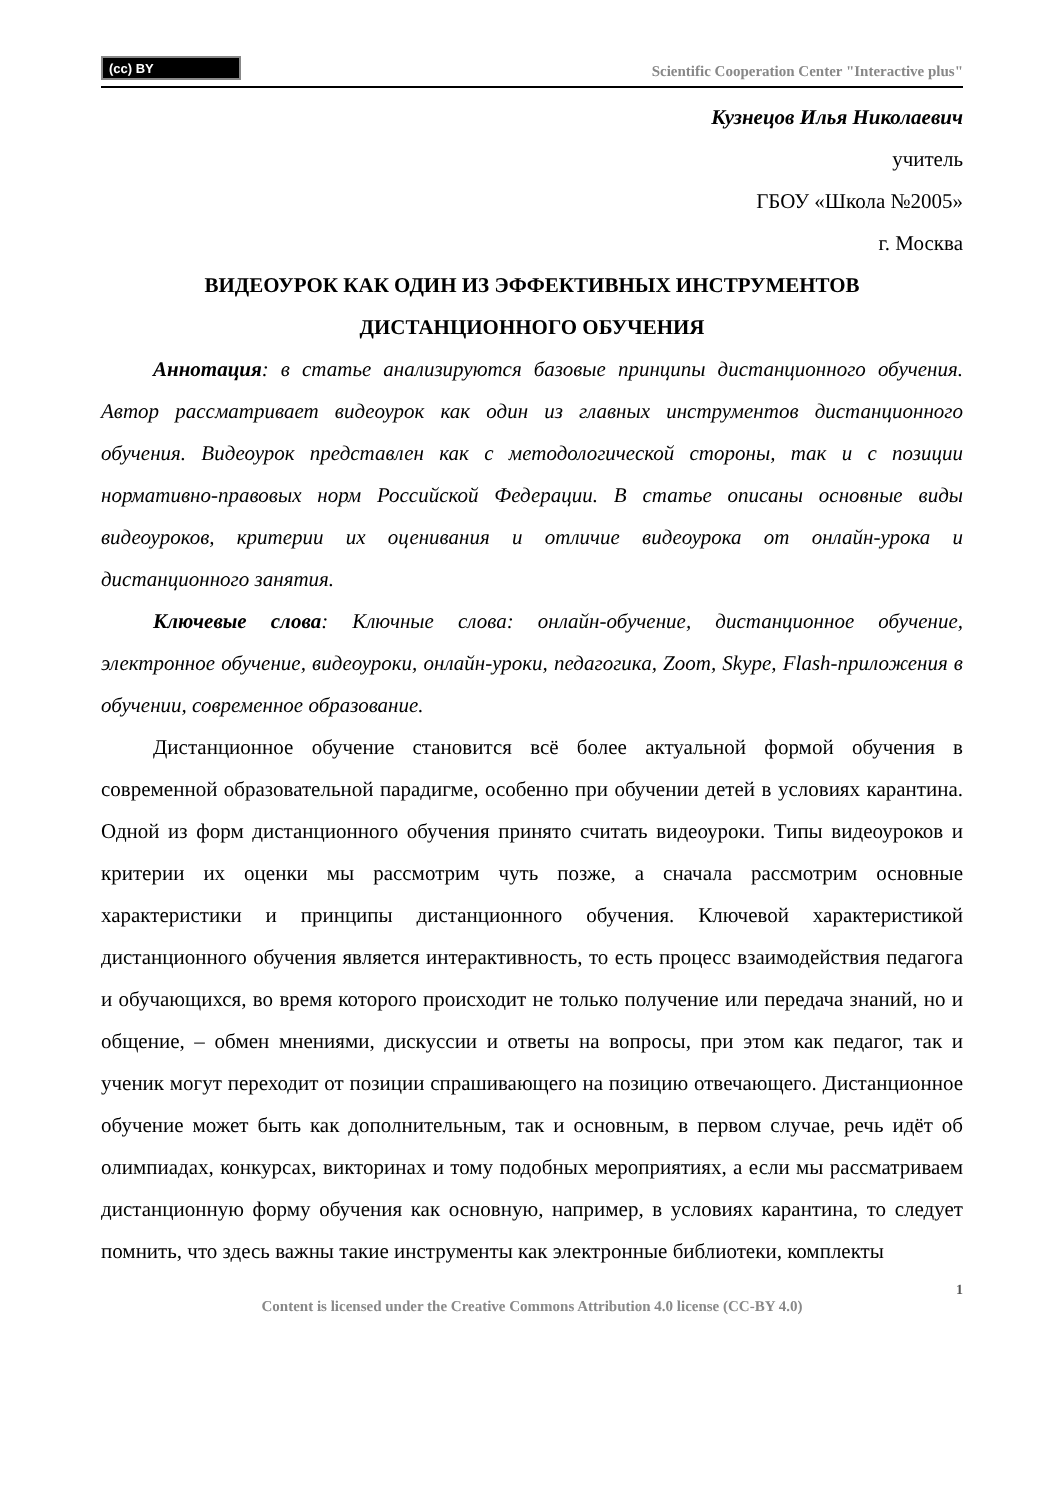(cc) BY
Scientific Cooperation Center "Interactive plus"
Кузнецов Илья Николаевич
учитель
ГБОУ «Школа №2005»
г. Москва
ВИДЕОУРОК КАК ОДИН ИЗ ЭФФЕКТИВНЫХ ИНСТРУМЕНТОВ
ДИСТАНЦИОННОГО ОБУЧЕНИЯ
Аннотация: в статье анализируются базовые принципы дистанционного обучения. Автор рассматривает видеоурок как один из главных инструментов дистанционного обучения. Видеоурок представлен как с методологической стороны, так и с позиции нормативно-правовых норм Российской Федерации. В статье описаны основные виды видеоуроков, критерии их оценивания и отличие видеоурока от онлайн-урока и дистанционного занятия.
Ключевые слова: Ключные слова: онлайн-обучение, дистанционное обучение, электронное обучение, видеоуроки, онлайн-уроки, педагогика, Zoom, Skype, Flash-приложения в обучении, современное образование.
Дистанционное обучение становится всё более актуальной формой обучения в современной образовательной парадигме, особенно при обучении детей в условиях карантина. Одной из форм дистанционного обучения принято считать видеоуроки. Типы видеоуроков и критерии их оценки мы рассмотрим чуть позже, а сначала рассмотрим основные характеристики и принципы дистанционного обучения. Ключевой характеристикой дистанционного обучения является интерактивность, то есть процесс взаимодействия педагога и обучающихся, во время которого происходит не только получение или передача знаний, но и общение, – обмен мнениями, дискуссии и ответы на вопросы, при этом как педагог, так и ученик могут переходит от позиции спрашивающего на позицию отвечающего. Дистанционное обучение может быть как дополнительным, так и основным, в первом случае, речь идёт об олимпиадах, конкурсах, викторинах и тому подобных мероприятиях, а если мы рассматриваем дистанционную форму обучения как основную, например, в условиях карантина, то следует помнить, что здесь важны такие инструменты как электронные библиотеки, комплекты
1
Content is licensed under the Creative Commons Attribution 4.0 license (CC-BY 4.0)